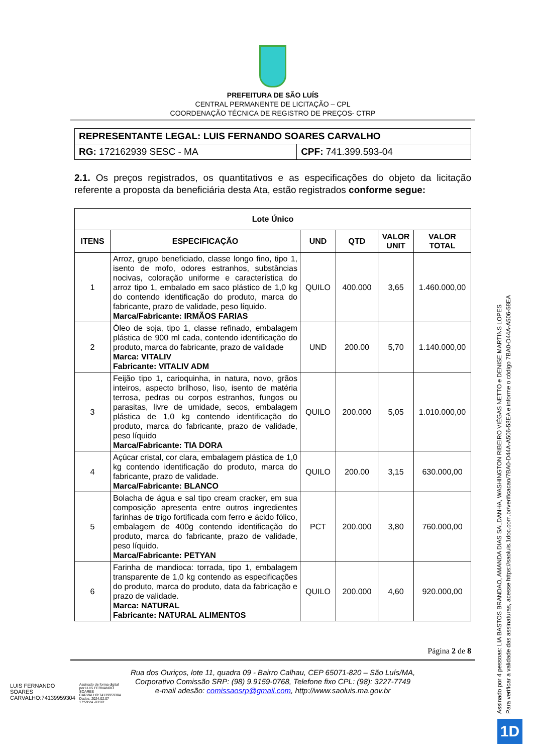PREFEITURA DE SÃO LUÍS
CENTRAL PERMANENTE DE LICITAÇÃO – CPL
COORDENAÇÃO TÉCNICA DE REGISTRO DE PREÇOS- CTRP
| REPRESENTANTE LEGAL: LUIS FERNANDO SOARES CARVALHO | |
| RG: 172162939 SESC - MA | CPF: 741.399.593-04 |
2.1. Os preços registrados, os quantitativos e as especificações do objeto da licitação referente a proposta da beneficiária desta Ata, estão registrados conforme segue:
| Lote Único | | | | | |
| --- | --- | --- | --- | --- | --- |
| ITENS | ESPECIFICAÇÃO | UND | QTD | VALOR UNIT | VALOR TOTAL |
| 1 | Arroz, grupo beneficiado, classe longo fino, tipo 1, isento de mofo, odores estranhos, substâncias nocivas, coloração uniforme e característica do arroz tipo 1, embalado em saco plástico de 1,0 kg do contendo identificação do produto, marca do fabricante, prazo de validade, peso líquido. Marca/Fabricante: IRMÃOS FARIAS | QUILO | 400.000 | 3,65 | 1.460.000,00 |
| 2 | Óleo de soja, tipo 1, classe refinado, embalagem plástica de 900 ml cada, contendo identificação do produto, marca do fabricante, prazo de validade Marca: VITALIV Fabricante: VITALIV ADM | UND | 200.00 | 5,70 | 1.140.000,00 |
| 3 | Feijão tipo 1, carioquinha, in natura, novo, grãos inteiros, aspecto brilhoso, liso, isento de matéria terrosa, pedras ou corpos estranhos, fungos ou parasitas, livre de umidade, secos, embalagem plástica de 1,0 kg contendo identificação do produto, marca do fabricante, prazo de validade, peso líquido Marca/Fabricante: TIA DORA | QUILO | 200.000 | 5,05 | 1.010.000,00 |
| 4 | Açúcar cristal, cor clara, embalagem plástica de 1,0 kg contendo identificação do produto, marca do fabricante, prazo de validade. Marca/Fabricante: BLANCO | QUILO | 200.00 | 3,15 | 630.000,00 |
| 5 | Bolacha de água e sal tipo cream cracker, em sua composição apresenta entre outros ingredientes farinhas de trigo fortificada com ferro e ácido fólico, embalagem de 400g contendo identificação do produto, marca do fabricante, prazo de validade, peso líquido. Marca/Fabricante: PETYAN | PCT | 200.000 | 3,80 | 760.000,00 |
| 6 | Farinha de mandioca: torrada, tipo 1, embalagem transparente de 1,0 kg contendo as especificações do produto, marca do produto, data da fabricação e prazo de validade. Marca: NATURAL Fabricante: NATURAL ALIMENTOS | QUILO | 200.000 | 4,60 | 920.000,00 |
Página 2 de 8
Rua dos Ouriços, lote 11, quadra 09 - Bairro Calhau, CEP 65071-820 – São Luís/MA,
Corporativo Comissão SRP: (98) 9.9159-0768, Telefone fixo CPL: (98): 3227-7749
e-mail adesão: comissaosrp@gmail.com, http://www.saoluis.ma.gov.br
LUIS FERNANDO SOARES CARVALHO:74139959304
Assinado de forma digital por LUIS FERNANDO SOARES CARVALHO:74139959304 Dados: 2024.02.07 17:59:24 -03'00'
Assinado por 4 pessoas: LIA BASTOS BRANDAO, AMANDA DIAS SALDANHA, WASHINGTON RIBEIRO VIÉGAS NETTO e DENISE MARTINS LOPES
Para verificar a validade das assinaturas, acesse https://saoluis.1doc.com.br/verificacao/7BA0-D44A-A506-58EA e informe o código 7BA0-D44A-A506-58EA
1D